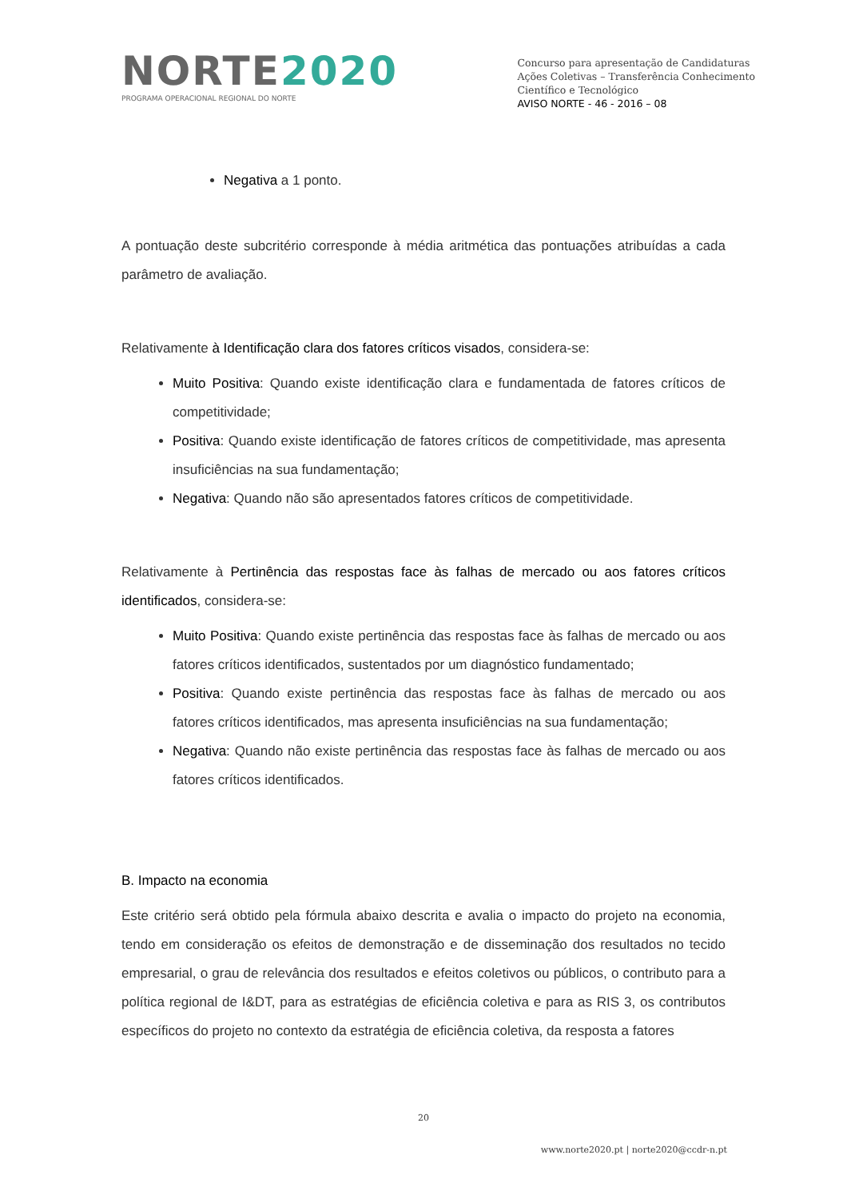NORTE2020
PROGRAMA OPERACIONAL REGIONAL DO NORTE
Concurso para apresentação de Candidaturas
Ações Coletivas – Transferência Conhecimento
Científico e Tecnológico
AVISO NORTE - 46 - 2016 – 08
Negativa a 1 ponto.
A pontuação deste subcritério corresponde à média aritmética das pontuações atribuídas a cada parâmetro de avaliação.
Relativamente à Identificação clara dos fatores críticos visados, considera-se:
Muito Positiva: Quando existe identificação clara e fundamentada de fatores críticos de competitividade;
Positiva: Quando existe identificação de fatores críticos de competitividade, mas apresenta insuficiências na sua fundamentação;
Negativa: Quando não são apresentados fatores críticos de competitividade.
Relativamente à Pertinência das respostas face às falhas de mercado ou aos fatores críticos identificados, considera-se:
Muito Positiva: Quando existe pertinência das respostas face às falhas de mercado ou aos fatores críticos identificados, sustentados por um diagnóstico fundamentado;
Positiva: Quando existe pertinência das respostas face às falhas de mercado ou aos fatores críticos identificados, mas apresenta insuficiências na sua fundamentação;
Negativa: Quando não existe pertinência das respostas face às falhas de mercado ou aos fatores críticos identificados.
B. Impacto na economia
Este critério será obtido pela fórmula abaixo descrita e avalia o impacto do projeto na economia, tendo em consideração os efeitos de demonstração e de disseminação dos resultados no tecido empresarial, o grau de relevância dos resultados e efeitos coletivos ou públicos, o contributo para a política regional de I&DT, para as estratégias de eficiência coletiva e para as RIS 3, os contributos específicos do projeto no contexto da estratégia de eficiência coletiva, da resposta a fatores
20
www.norte2020.pt | norte2020@ccdr-n.pt